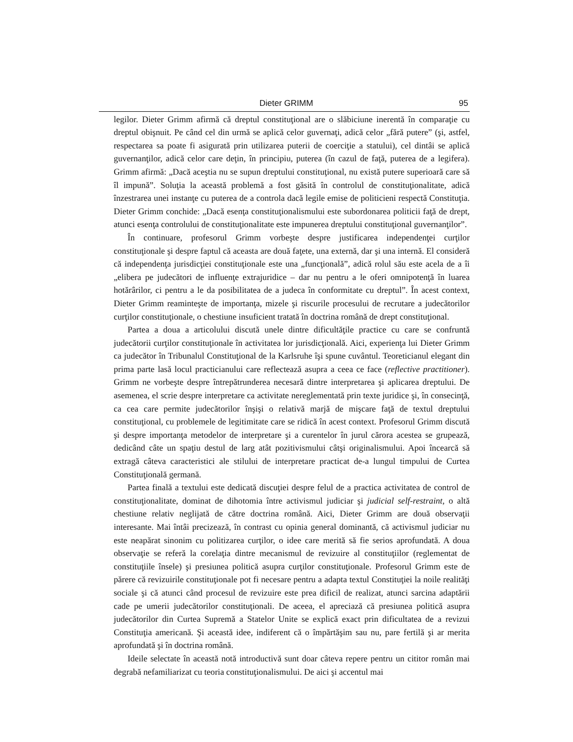Dieter GRIMM 95
legilor. Dieter Grimm afirmă că dreptul constituţional are o slăbiciune inerentă în comparaţie cu dreptul obişnuit. Pe când cel din urmă se aplică celor guvernaţi, adică celor „fără putere” (şi, astfel, respectarea sa poate fi asigurată prin utilizarea puterii de coerciţie a statului), cel dintâi se aplică guvernanţilor, adică celor care deţin, în principiu, puterea (în cazul de faţă, puterea de a legifera). Grimm afirmă: „Dacă aceştia nu se supun dreptului constituţional, nu există putere superioară care să îl impună”. Soluţia la această problemă a fost găsită în controlul de constituţionalitate, adică înzestrarea unei instanţe cu puterea de a controla dacă legile emise de politicieni respectă Constituţia. Dieter Grimm conchide: „Dacă esenţa constituţionalismului este subordonarea politicii faţă de drept, atunci esenţa controlului de constituţionalitate este impunerea dreptului constituţional guvernanţilor”.
În continuare, profesorul Grimm vorbeşte despre justificarea independenţei curţilor constituţionale şi despre faptul că aceasta are două faţete, una externă, dar şi una internă. El consideră că independenţa jurisdicţiei constituţionale este una „funcţională”, adică rolul său este acela de a îi „elibera pe judecători de influenţe extrajuridice – dar nu pentru a le oferi omnipotenţă în luarea hotărârilor, ci pentru a le da posibilitatea de a judeca în conformitate cu dreptul”. În acest context, Dieter Grimm reaminteşte de importanţa, mizele şi riscurile procesului de recrutare a judecătorilor curţilor constituţionale, o chestiune insuficient tratată în doctrina română de drept constituţional.
Partea a doua a articolului discută unele dintre dificultăţile practice cu care se confruntă judecătorii curţilor constituţionale în activitatea lor jurisdicţională. Aici, experienţa lui Dieter Grimm ca judecător în Tribunalul Constituţional de la Karlsruhe îşi spune cuvântul. Teoreticianul elegant din prima parte lasă locul practicianului care reflectează asupra a ceea ce face (reflective practitioner). Grimm ne vorbeşte despre întrepătrunderea necesară dintre interpretarea şi aplicarea dreptului. De asemenea, el scrie despre interpretare ca activitate nereglementată prin texte juridice şi, în consecinţă, ca cea care permite judecătorilor înşişi o relativă marjă de mişcare faţă de textul dreptului constituţional, cu problemele de legitimitate care se ridică în acest context. Profesorul Grimm discută şi despre importanţa metodelor de interpretare şi a curentelor în jurul cărora acestea se grupează, dedicând câte un spaţiu destul de larg atât pozitivismului câtşi originalismului. Apoi încearcă să extragă câteva caracteristici ale stilului de interpretare practicat de-a lungul timpului de Curtea Constituţională germană.
Partea finală a textului este dedicată discuţiei despre felul de a practica activitatea de control de constituţionalitate, dominat de dihotomia între activismul judiciar şi judicial self-restraint, o altă chestiune relativ neglijată de către doctrina română. Aici, Dieter Grimm are două observaţii interesante. Mai întâi precizează, în contrast cu opinia general dominantă, că activismul judiciar nu este neapărat sinonim cu politizarea curţilor, o idee care merită să fie serios aprofundată. A doua observaţie se referă la corelaţia dintre mecanismul de revizuire al constituţiilor (reglementat de constituţiile însele) şi presiunea politică asupra curţilor constituţionale. Profesorul Grimm este de părere că revizuirile constituţionale pot fi necesare pentru a adapta textul Constituţiei la noile realităţi sociale şi că atunci când procesul de revizuire este prea dificil de realizat, atunci sarcina adaptării cade pe umerii judecătorilor constituţionali. De aceea, el apreciază că presiunea politică asupra judecătorilor din Curtea Supremă a Statelor Unite se explică exact prin dificultatea de a revizui Constituţia americană. Şi această idee, indiferent că o împărtăşim sau nu, pare fertilă şi ar merita aprofundată şi în doctrina română.
Ideile selectate în această notă introductivă sunt doar câteva repere pentru un cititor român mai degrabă nefamiliarizat cu teoria constituţionalismului. De aici şi accentul mai